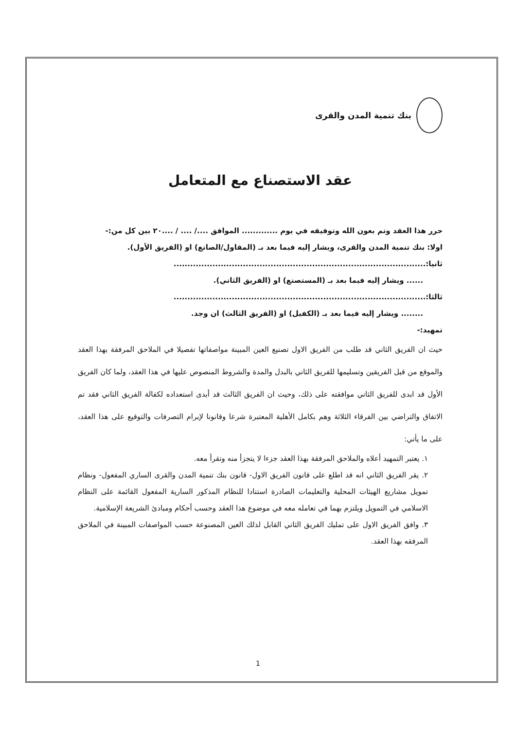بنك تنمية المدن والقرى
عقد الاستصناع مع المتعامل
حرر هذا العقد وتم بعون الله وتوفيقه في يوم ............. الموافق ..../ .... / ....٢٠ بين كل من:-
اولا: بنك تنمية المدن والقرى، ويشار إليه فيما بعد بـ (المقاول/الصانع) او (الفريق الأول).
ثانيا:...........................................................................................
...... ويشار إليه فيما بعد بـ (المستصنع) او (الفريق الثاني).
ثالثا:...........................................................................................
........ ويشار إليه فيما بعد بـ (الكفيل) او (الفريق الثالث) ان وجد.
تمهيد:-
حيث ان الفريق الثاني قد طلب من الفريق الاول تصنيع العين المبينة مواصفاتها تفصيلا في الملاحق المرفقة بهذا العقد والموقع من قبل الفريقين وتسليمها للفريق الثاني بالبدل والمدة والشروط المنصوص عليها في هذا العقد، ولما كان الفريق الأول قد ابدى للفريق الثاني موافقته على ذلك، وحيث ان الفريق الثالث قد أبدى استعداده لكفالة الفريق الثاني فقد تم الاتفاق والتراضي بين الفرقاء الثلاثة وهم بكامل الأهلية المعتبرة شرعا وقانونا لإبرام التصرفات والتوقيع على هذا العقد، على ما يأتي:
١. يعتبر التمهيد أعلاه والملاحق المرفقة بهذا العقد جزءا لا يتجزأ منه وتقرأ معه.
٢. يقر الفريق الثاني انه قد اطلع على قانون الفريق الاول- قانون بنك تنمية المدن والقرى الساري المفعول- ونظام تمويل مشاريع الهيئات المحلية والتعليمات الصادرة استنادا للنظام المذكور السارية المفعول القائمة على النظام الاسلامي في التمويل ويلتزم بهما في تعامله معه في موضوع هذا العقد وحسب أحكام ومبادئ الشريعة الإسلامية.
٣. وافق الفريق الاول على تمليك الفريق الثاني القابل لذلك العين المصنوعة حسب المواصفات المبينة في الملاحق المرفقه بهذا العقد.
1